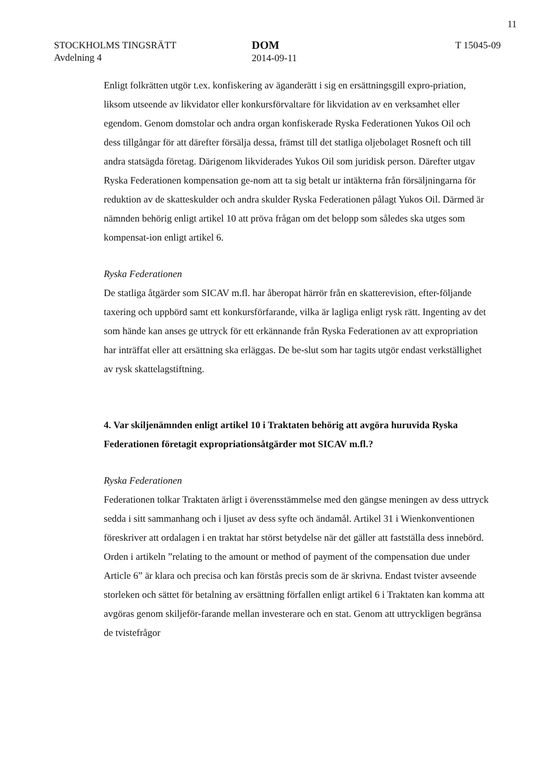11
STOCKHOLMS TINGSRÄTT
Avdelning 4
DOM
2014-09-11
T 15045-09
Enligt folkrätten utgör t.ex. konfiskering av äganderätt i sig en ersättningsgill expro-priation, liksom utseende av likvidator eller konkursförvaltare för likvidation av en verksamhet eller egendom. Genom domstolar och andra organ konfiskerade Ryska Federationen Yukos Oil och dess tillgångar för att därefter försälja dessa, främst till det statliga oljebolaget Rosneft och till andra statsägda företag. Därigenom likviderades Yukos Oil som juridisk person. Därefter utgav Ryska Federationen kompensation ge-nom att ta sig betalt ur intäkterna från försäljningarna för reduktion av de skatteskulder och andra skulder Ryska Federationen pålagt Yukos Oil. Därmed är nämnden behörig enligt artikel 10 att pröva frågan om det belopp som således ska utges som kompensat-ion enligt artikel 6.
Ryska Federationen
De statliga åtgärder som SICAV m.fl. har åberopat härrör från en skatterevision, efter-följande taxering och uppbörd samt ett konkursförfarande, vilka är lagliga enligt rysk rätt. Ingenting av det som hände kan anses ge uttryck för ett erkännande från Ryska Federationen av att expropriation har inträffat eller att ersättning ska erläggas. De be-slut som har tagits utgör endast verkställighet av rysk skattelagstiftning.
4. Var skiljenämnden enligt artikel 10 i Traktaten behörig att avgöra huruvida Ryska Federationen företagit expropriationsåtgärder mot SICAV m.fl.?
Ryska Federationen
Federationen tolkar Traktaten ärligt i överensstämmelse med den gängse meningen av dess uttryck sedda i sitt sammanhang och i ljuset av dess syfte och ändamål. Artikel 31 i Wienkonventionen föreskriver att ordalagen i en traktat har störst betydelse när det gäller att fastställa dess innebörd. Orden i artikeln ”relating to the amount or method of payment of the compensation due under Article 6” är klara och precisa och kan förstås precis som de är skrivna. Endast tvister avseende storleken och sättet för betalning av ersättning förfallen enligt artikel 6 i Traktaten kan komma att avgöras genom skiljeför-farande mellan investerare och en stat. Genom att uttryckligen begränsa de tvistefrågor